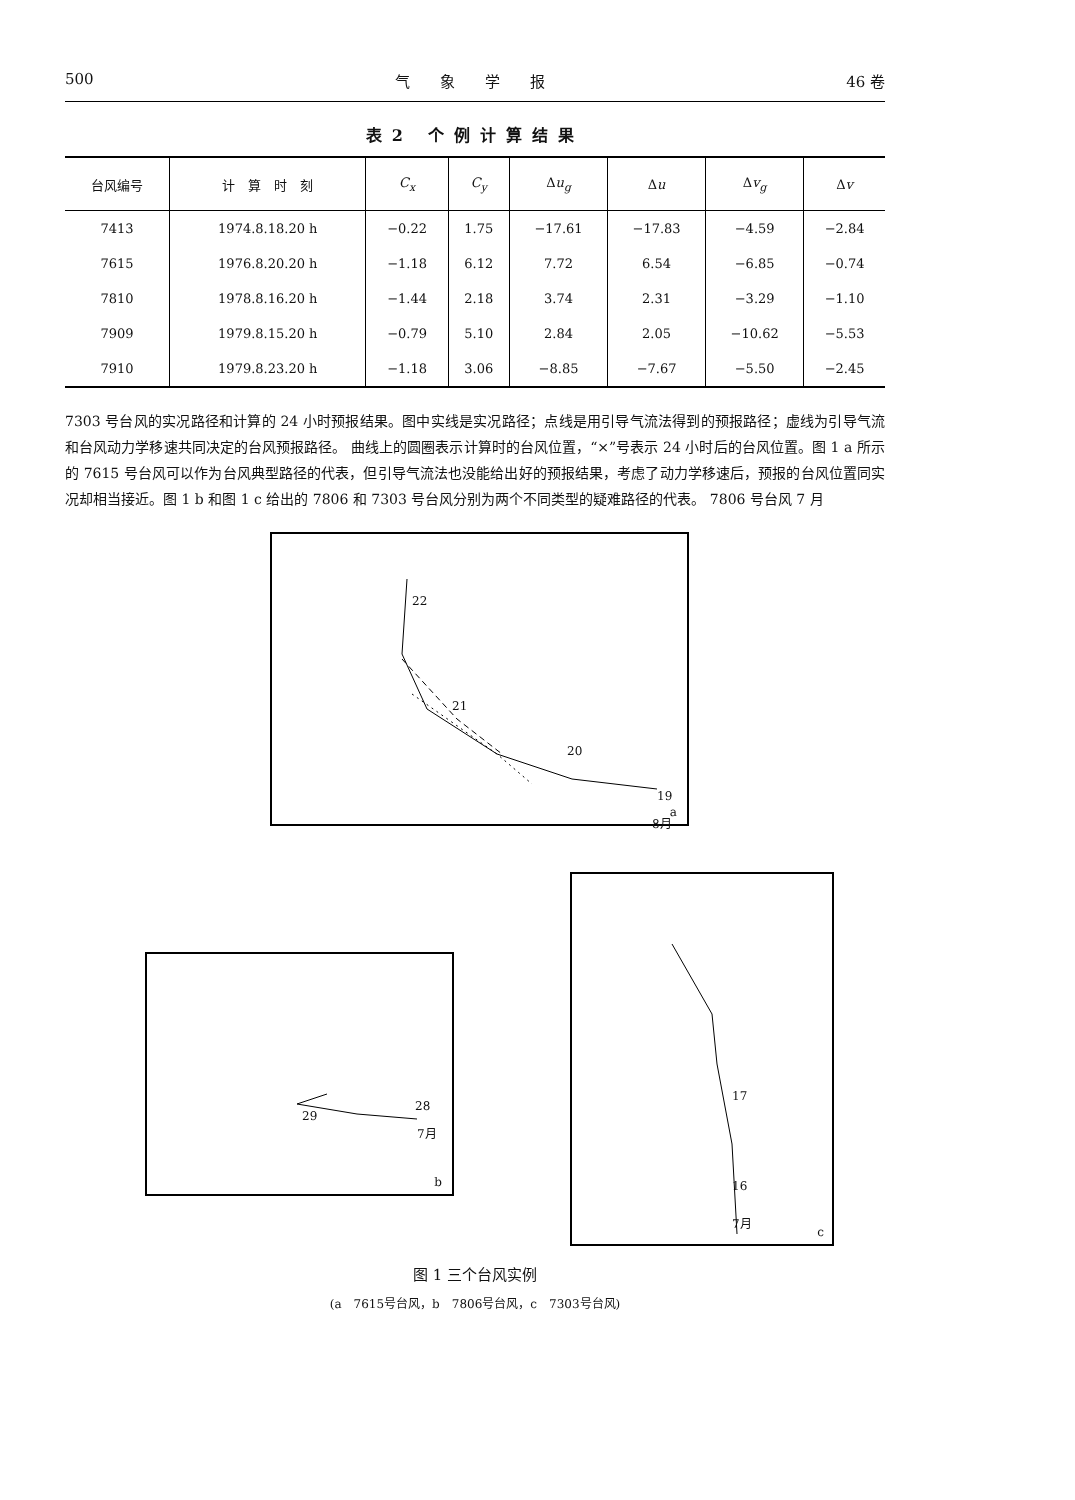500 气　　象　　学　　报 46 卷
表2 个例计算结果
| 台风编号 | 计 算 时 刻 | C<sub>x</sub> | C<sub>y</sub> | Δ u<sub>g</sub> | Δ u | Δ v<sub>g</sub> | Δ v |
| --- | --- | --- | --- | --- | --- | --- | --- |
| 7413 | 1974.8.18.20 h | −0.22 | 1.75 | −17.61 | −17.83 | −4.59 | −2.84 |
| 7615 | 1976.8.20.20 h | −1.18 | 6.12 | 7.72 | 6.54 | −6.85 | −0.74 |
| 7810 | 1978.8.16.20 h | −1.44 | 2.18 | 3.74 | 2.31 | −3.29 | −1.10 |
| 7909 | 1979.8.15.20 h | −0.79 | 5.10 | 2.84 | 2.05 | −10.62 | −5.53 |
| 7910 | 1979.8.23.20 h | −1.18 | 3.06 | −8.85 | −7.67 | −5.50 | −2.45 |
7303 号台风的实况路径和计算的 24 小时预报结果。图中实线是实况路径；点线是用引导气流法得到的预报路径；虚线为引导气流和台风动力学移速共同决定的台风预报路径。 曲线上的圆圈表示计算时的台风位置，“×”号表示 24 小时后的台风位置。图 1 a 所示的 7615 号台风可以作为台风典型路径的代表，但引导气流法也没能给出好的预报结果，考虑了动力学移速后，预报的台风位置同实况却相当接近。图 1 b 和图 1 c 给出的 7806 和 7303 号台风分别为两个不同类型的疑难路径的代表。 7806 号台风 7 月
22
21
20
19
8月
a
29
28
7月
b
17
16
7月
c
图 1 三个台风实例
(a　7615号台风，b　7806号台风，c　7303号台风)